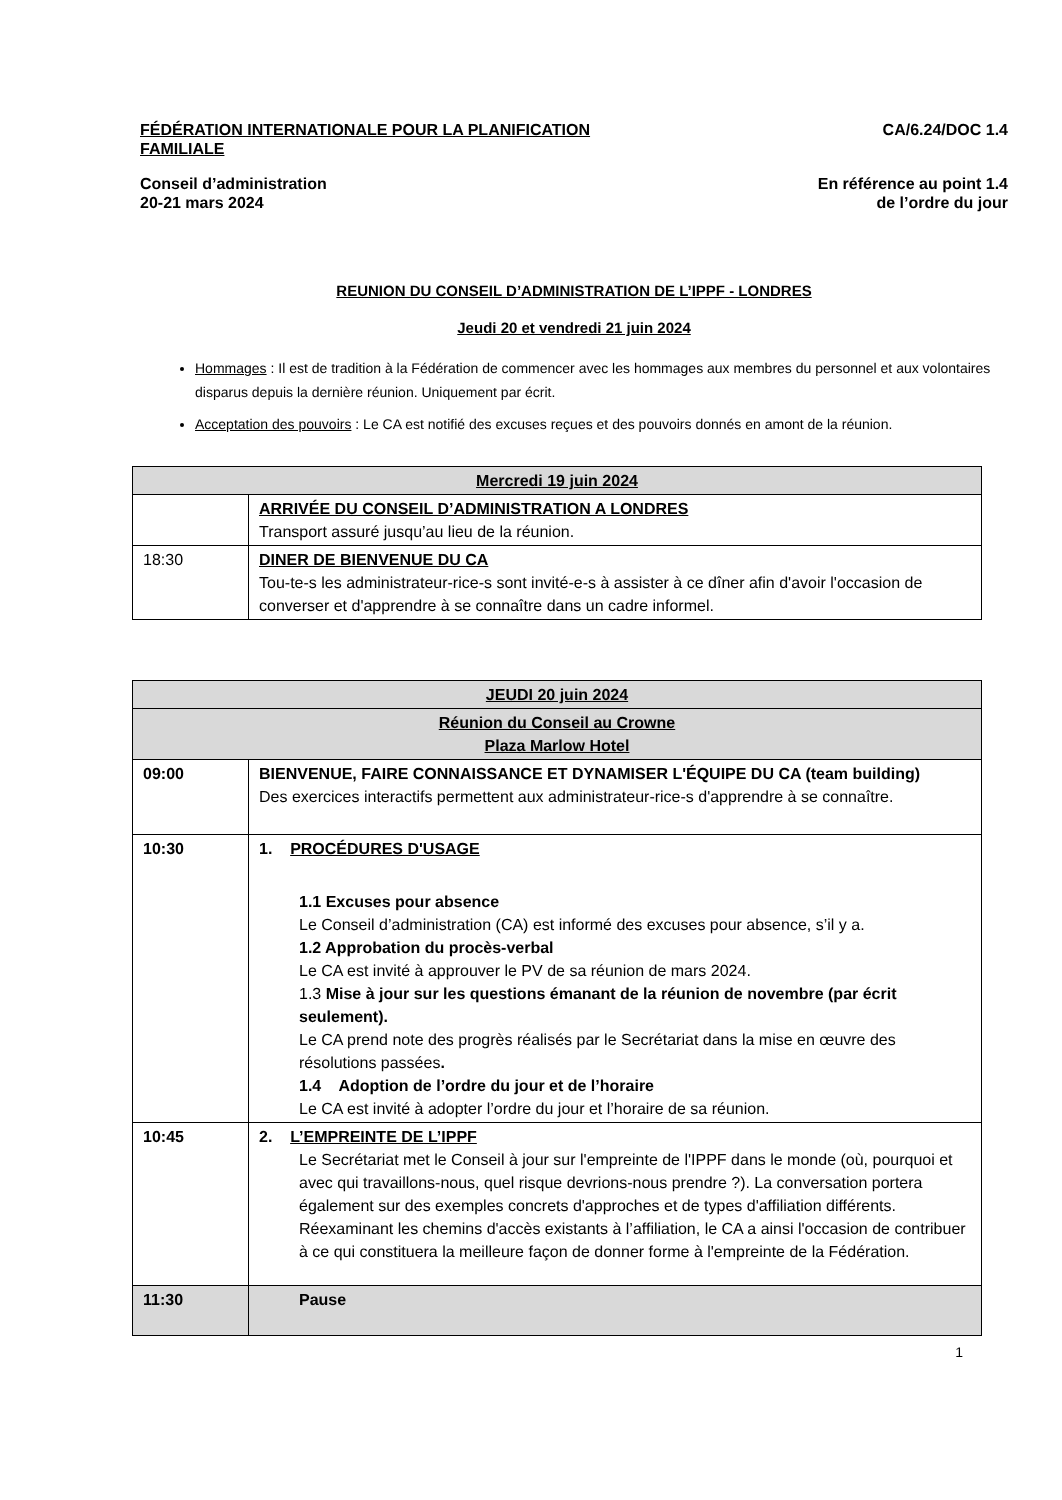FÉDÉRATION INTERNATIONALE POUR LA PLANIFICATION FAMILIALE
CA/6.24/DOC 1.4
Conseil d’administration
20-21 mars 2024
En référence au point 1.4
de l’ordre du jour
REUNION DU CONSEIL D’ADMINISTRATION DE L’IPPF - LONDRES
Jeudi 20 et vendredi 21 juin 2024
Hommages : Il est de tradition à la Fédération de commencer avec les hommages aux membres du personnel et aux volontaires disparus depuis la dernière réunion. Uniquement par écrit.
Acceptation des pouvoirs : Le CA est notifié des excuses reçues et des pouvoirs donnés en amont de la réunion.
| Mercredi 19 juin 2024 | |
| | ARRIVÉE DU CONSEIL D’ADMINISTRATION A LONDRES Transport assuré jusqu’au lieu de la réunion. |
| 18:30 | DINER DE BIENVENUE DU CA Tou-te-s les administrateur-rice-s sont invité-e-s à assister à ce dîner afin d'avoir l'occasion de converser et d'apprendre à se connaître dans un cadre informel. |
| JEUDI 20 juin 2024 | |
| Réunion du Conseil au Crowne Plaza Marlow Hotel | |
| 09:00 | BIENVENUE, FAIRE CONNAISSANCE ET DYNAMISER L'ÉQUIPE DU CA (team building) Des exercices interactifs permettent aux administrateur-rice-s d'apprendre à se connaître. |
| 10:30 | 1. PROCÉDURES D'USAGE 1.1 Excuses pour absence Le Conseil d’administration (CA) est informé des excuses pour absence, s’il y a. 1.2 Approbation du procès-verbal Le CA est invité à approuver le PV de sa réunion de mars 2024. 1.3 Mise à jour sur les questions émanant de la réunion de novembre (par écrit seulement). Le CA prend note des progrès réalisés par le Secrétariat dans la mise en œuvre des résolutions passées . 1.4 Adoption de l’ordre du jour et de l’horaire Le CA est invité à adopter l’ordre du jour et l’horaire de sa réunion. |
| 10:45 | 2. L’EMPREINTE DE L’IPPF Le Secrétariat met le Conseil à jour sur l'empreinte de l'IPPF dans le monde (où, pourquoi et avec qui travaillons-nous, quel risque devrions-nous prendre ?). La conversation portera également sur des exemples concrets d'approches et de types d'affiliation différents. Réexaminant les chemins d'accès existants à l’affiliation, le CA a ainsi l'occasion de contribuer à ce qui constituera la meilleure façon de donner forme à l'empreinte de la Fédération. |
| 11:30 | Pause |
1